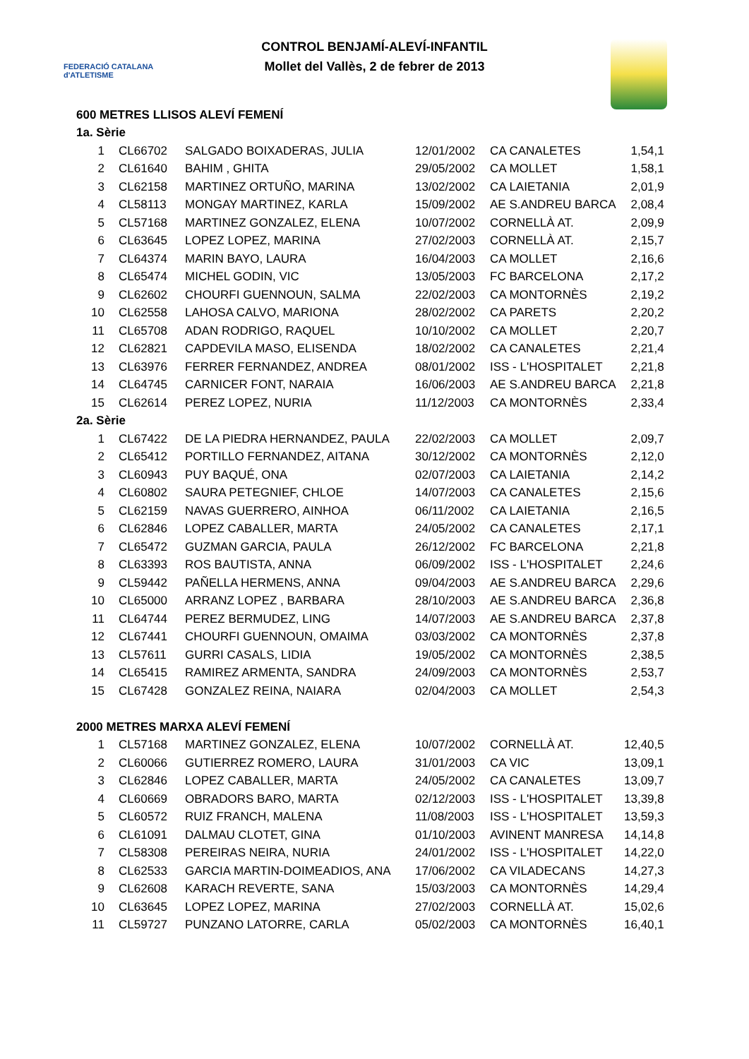FEDERACIÓ CATALANA d'ATLETISME
CONTROL BENJAMÍ-ALEVÍ-INFANTIL
Mollet del Vallès, 2 de febrer de 2013
| 600 METRES LLISOS ALEVÍ FEMENÍ | | | | | |
| 1a. Sèrie | | | | | |
| 1 | CL66702 | SALGADO BOIXADERAS, JULIA | 12/01/2002 | CA CANALETES | 1,54,1 |
| 2 | CL61640 | BAHIM , GHITA | 29/05/2002 | CA MOLLET | 1,58,1 |
| 3 | CL62158 | MARTINEZ ORTUÑO, MARINA | 13/02/2002 | CA LAIETANIA | 2,01,9 |
| 4 | CL58113 | MONGAY MARTINEZ, KARLA | 15/09/2002 | AE S.ANDREU BARCA | 2,08,4 |
| 5 | CL57168 | MARTINEZ GONZALEZ, ELENA | 10/07/2002 | CORNELLÀ AT. | 2,09,9 |
| 6 | CL63645 | LOPEZ LOPEZ, MARINA | 27/02/2003 | CORNELLÀ AT. | 2,15,7 |
| 7 | CL64374 | MARIN BAYO, LAURA | 16/04/2003 | CA MOLLET | 2,16,6 |
| 8 | CL65474 | MICHEL GODIN, VIC | 13/05/2003 | FC BARCELONA | 2,17,2 |
| 9 | CL62602 | CHOURFI GUENNOUN, SALMA | 22/02/2003 | CA MONTORNÈS | 2,19,2 |
| 10 | CL62558 | LAHOSA CALVO, MARIONA | 28/02/2002 | CA PARETS | 2,20,2 |
| 11 | CL65708 | ADAN RODRIGO, RAQUEL | 10/10/2002 | CA MOLLET | 2,20,7 |
| 12 | CL62821 | CAPDEVILA MASO, ELISENDA | 18/02/2002 | CA CANALETES | 2,21,4 |
| 13 | CL63976 | FERRER FERNANDEZ, ANDREA | 08/01/2002 | ISS - L'HOSPITALET | 2,21,8 |
| 14 | CL64745 | CARNICER FONT, NARAIA | 16/06/2003 | AE S.ANDREU BARCA | 2,21,8 |
| 15 | CL62614 | PEREZ LOPEZ, NURIA | 11/12/2003 | CA MONTORNÈS | 2,33,4 |
| 2a. Sèrie | | | | | |
| 1 | CL67422 | DE LA PIEDRA HERNANDEZ, PAULA | 22/02/2003 | CA MOLLET | 2,09,7 |
| 2 | CL65412 | PORTILLO FERNANDEZ, AITANA | 30/12/2002 | CA MONTORNÈS | 2,12,0 |
| 3 | CL60943 | PUY BAQUÉ, ONA | 02/07/2003 | CA LAIETANIA | 2,14,2 |
| 4 | CL60802 | SAURA PETEGNIEF, CHLOE | 14/07/2003 | CA CANALETES | 2,15,6 |
| 5 | CL62159 | NAVAS GUERRERO, AINHOA | 06/11/2002 | CA LAIETANIA | 2,16,5 |
| 6 | CL62846 | LOPEZ CABALLER, MARTA | 24/05/2002 | CA CANALETES | 2,17,1 |
| 7 | CL65472 | GUZMAN GARCIA, PAULA | 26/12/2002 | FC BARCELONA | 2,21,8 |
| 8 | CL63393 | ROS BAUTISTA, ANNA | 06/09/2002 | ISS - L'HOSPITALET | 2,24,6 |
| 9 | CL59442 | PAÑELLA HERMENS, ANNA | 09/04/2003 | AE S.ANDREU BARCA | 2,29,6 |
| 10 | CL65000 | ARRANZ LOPEZ , BARBARA | 28/10/2003 | AE S.ANDREU BARCA | 2,36,8 |
| 11 | CL64744 | PEREZ BERMUDEZ, LING | 14/07/2003 | AE S.ANDREU BARCA | 2,37,8 |
| 12 | CL67441 | CHOURFI GUENNOUN, OMAIMA | 03/03/2002 | CA MONTORNÈS | 2,37,8 |
| 13 | CL57611 | GURRI CASALS, LIDIA | 19/05/2002 | CA MONTORNÈS | 2,38,5 |
| 14 | CL65415 | RAMIREZ ARMENTA, SANDRA | 24/09/2003 | CA MONTORNÈS | 2,53,7 |
| 15 | CL67428 | GONZALEZ REINA, NAIARA | 02/04/2003 | CA MOLLET | 2,54,3 |
| 2000 METRES MARXA ALEVÍ FEMENÍ | | | | | |
| 1 | CL57168 | MARTINEZ GONZALEZ, ELENA | 10/07/2002 | CORNELLÀ AT. | 12,40,5 |
| 2 | CL60066 | GUTIERREZ ROMERO, LAURA | 31/01/2003 | CA VIC | 13,09,1 |
| 3 | CL62846 | LOPEZ CABALLER, MARTA | 24/05/2002 | CA CANALETES | 13,09,7 |
| 4 | CL60669 | OBRADORS BARO, MARTA | 02/12/2003 | ISS - L'HOSPITALET | 13,39,8 |
| 5 | CL60572 | RUIZ FRANCH, MALENA | 11/08/2003 | ISS - L'HOSPITALET | 13,59,3 |
| 6 | CL61091 | DALMAU CLOTET, GINA | 01/10/2003 | AVINENT MANRESA | 14,14,8 |
| 7 | CL58308 | PEREIRAS NEIRA, NURIA | 24/01/2002 | ISS - L'HOSPITALET | 14,22,0 |
| 8 | CL62533 | GARCIA MARTIN-DOIMEADIOS, ANA | 17/06/2002 | CA VILADECANS | 14,27,3 |
| 9 | CL62608 | KARACH REVERTE, SANA | 15/03/2003 | CA MONTORNÈS | 14,29,4 |
| 10 | CL63645 | LOPEZ LOPEZ, MARINA | 27/02/2003 | CORNELLÀ AT. | 15,02,6 |
| 11 | CL59727 | PUNZANO LATORRE, CARLA | 05/02/2003 | CA MONTORNÈS | 16,40,1 |